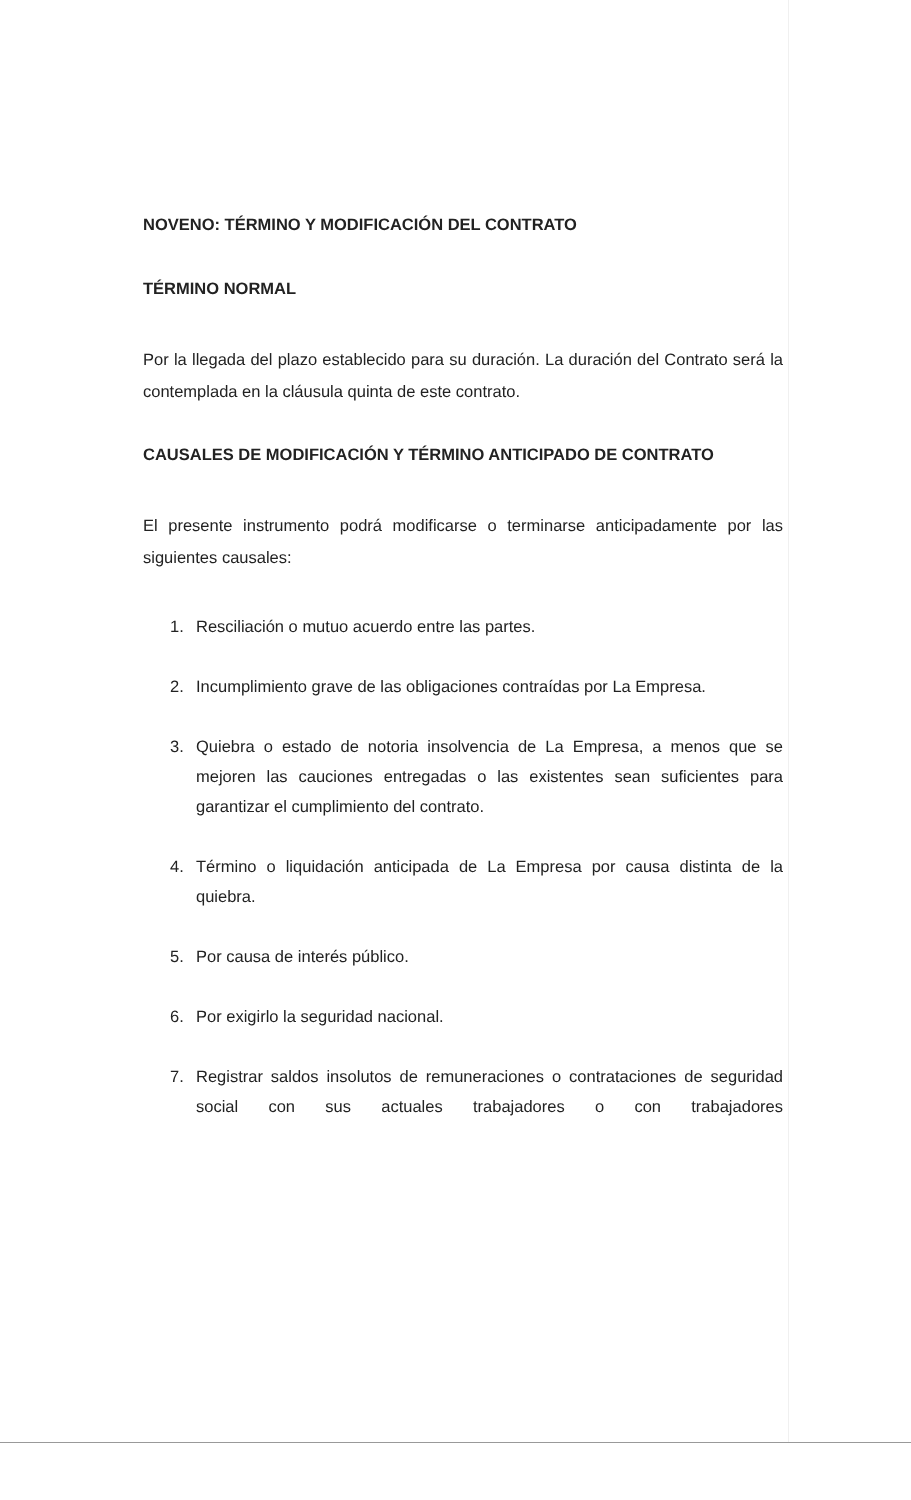NOVENO: TÉRMINO Y MODIFICACIÓN DEL CONTRATO
TÉRMINO NORMAL
Por la llegada del plazo establecido para su duración. La duración del Contrato será la contemplada en la cláusula quinta de este contrato.
CAUSALES DE MODIFICACIÓN Y TÉRMINO ANTICIPADO DE CONTRATO
El presente instrumento podrá modificarse o terminarse anticipadamente por las siguientes causales:
1. Resciliación o mutuo acuerdo entre las partes.
2. Incumplimiento grave de las obligaciones contraídas por La Empresa.
3. Quiebra o estado de notoria insolvencia de La Empresa, a menos que se mejoren las cauciones entregadas o las existentes sean suficientes para garantizar el cumplimiento del contrato.
4. Término o liquidación anticipada de La Empresa por causa distinta de la quiebra.
5. Por causa de interés público.
6. Por exigirlo la seguridad nacional.
7. Registrar saldos insolutos de remuneraciones o contrataciones de seguridad social con sus actuales trabajadores o con trabajadores